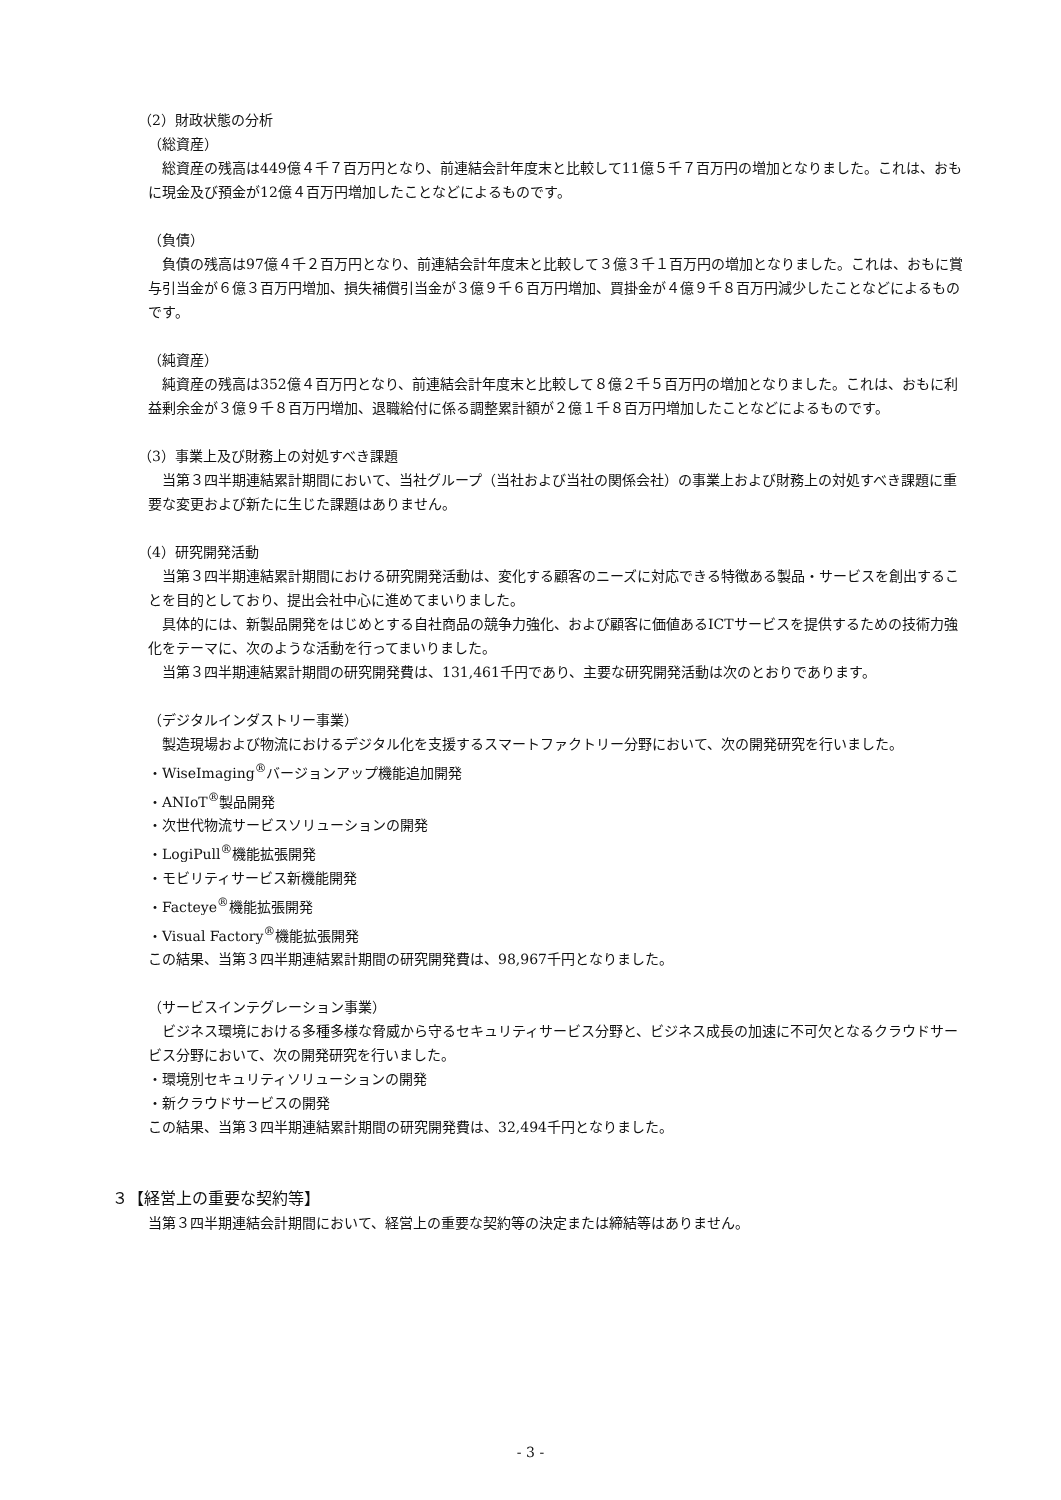（2）財政状態の分析
（総資産）
　総資産の残高は449億４千７百万円となり、前連結会計年度末と比較して11億５千７百万円の増加となりました。これは、おもに現金及び預金が12億４百万円増加したことなどによるものです。
（負債）
　負債の残高は97億４千２百万円となり、前連結会計年度末と比較して３億３千１百万円の増加となりました。これは、おもに賞与引当金が６億３百万円増加、損失補償引当金が３億９千６百万円増加、買掛金が４億９千８百万円減少したことなどによるものです。
（純資産）
　純資産の残高は352億４百万円となり、前連結会計年度末と比較して８億２千５百万円の増加となりました。これは、おもに利益剰余金が３億９千８百万円増加、退職給付に係る調整累計額が２億１千８百万円増加したことなどによるものです。
（3）事業上及び財務上の対処すべき課題
　当第３四半期連結累計期間において、当社グループ（当社および当社の関係会社）の事業上および財務上の対処すべき課題に重要な変更および新たに生じた課題はありません。
（4）研究開発活動
　当第３四半期連結累計期間における研究開発活動は、変化する顧客のニーズに対応できる特徴ある製品・サービスを創出することを目的としており、提出会社中心に進めてまいりました。
　具体的には、新製品開発をはじめとする自社商品の競争力強化、および顧客に価値あるICTサービスを提供するための技術力強化をテーマに、次のような活動を行ってまいりました。
　当第３四半期連結累計期間の研究開発費は、131,461千円であり、主要な研究開発活動は次のとおりであります。
（デジタルインダストリー事業）
　製造現場および物流におけるデジタル化を支援するスマートファクトリー分野において、次の開発研究を行いました。
・WiseImaging<sup>®</sup>バージョンアップ機能追加開発
・ANIoT<sup>®</sup>製品開発
・次世代物流サービスソリューションの開発
・LogiPull<sup>®</sup>機能拡張開発
・モビリティサービス新機能開発
・Facteye<sup>®</sup>機能拡張開発
・Visual Factory<sup>®</sup>機能拡張開発
この結果、当第３四半期連結累計期間の研究開発費は、98,967千円となりました。
（サービスインテグレーション事業）
　ビジネス環境における多種多様な脅威から守るセキュリティサービス分野と、ビジネス成長の加速に不可欠となるクラウドサービス分野において、次の開発研究を行いました。
・環境別セキュリティソリューションの開発
・新クラウドサービスの開発
この結果、当第３四半期連結累計期間の研究開発費は、32,494千円となりました。
３【経営上の重要な契約等】
当第３四半期連結会計期間において、経営上の重要な契約等の決定または締結等はありません。
- 3 -